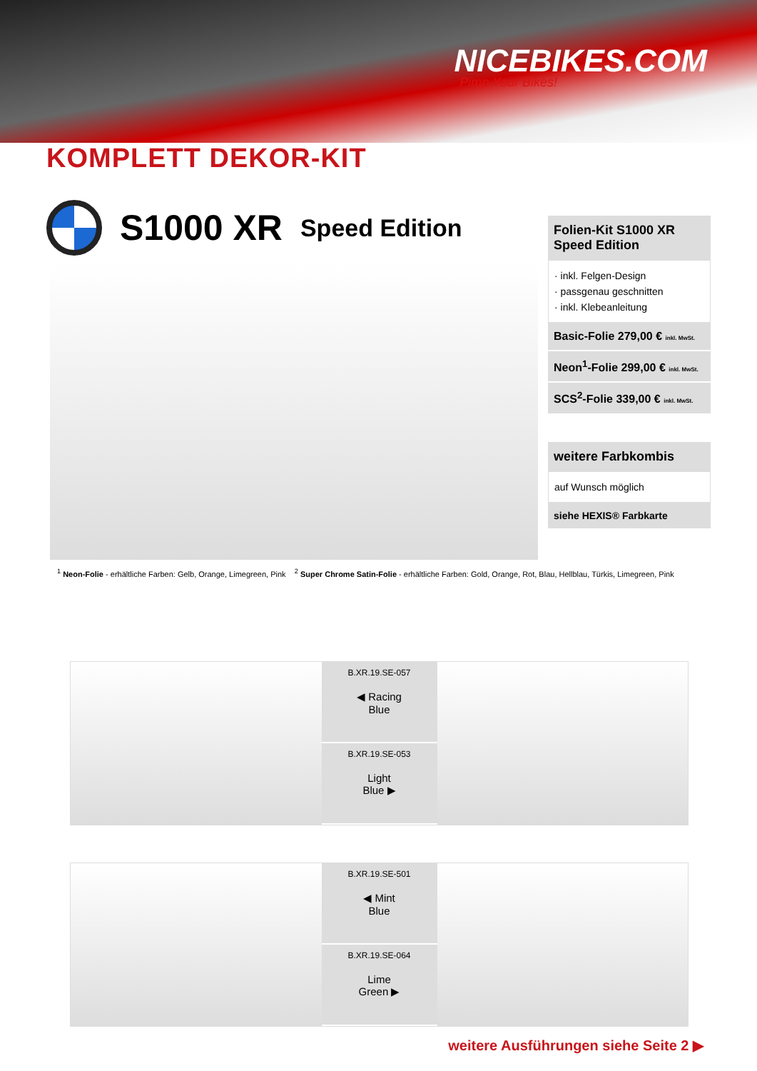NICEBIKES.COM
Pimp Your Bikes!
KOMPLETT DEKOR-KIT
S1000 XR Speed Edition
Folien-Kit S1000 XR Speed Edition
· inkl. Felgen-Design
· passgenau geschnitten
· inkl. Klebeanleitung
Basic-Folie 279,00 € inkl. MwSt.
Neon<sup>1</sup>-Folie 299,00 € inkl. MwSt.
SCS<sup>2</sup>-Folie 339,00 € inkl. MwSt.
weitere Farbkombis
auf Wunsch möglich
siehe HEXIS® Farbkarte
<sup>1</sup> Neon-Folie - erhältliche Farben: Gelb, Orange, Limegreen, Pink <sup>2</sup> Super Chrome Satin-Folie - erhältliche Farben: Gold, Orange, Rot, Blau, Hellblau, Türkis, Limegreen, Pink
B.XR.19.SE-057
◀ Racing
Blue
B.XR.19.SE-053
Light
Blue ▶
B.XR.19.SE-501
◀ Mint
Blue
B.XR.19.SE-064
Lime
Green ▶
weitere Ausführungen siehe Seite 2 ▶